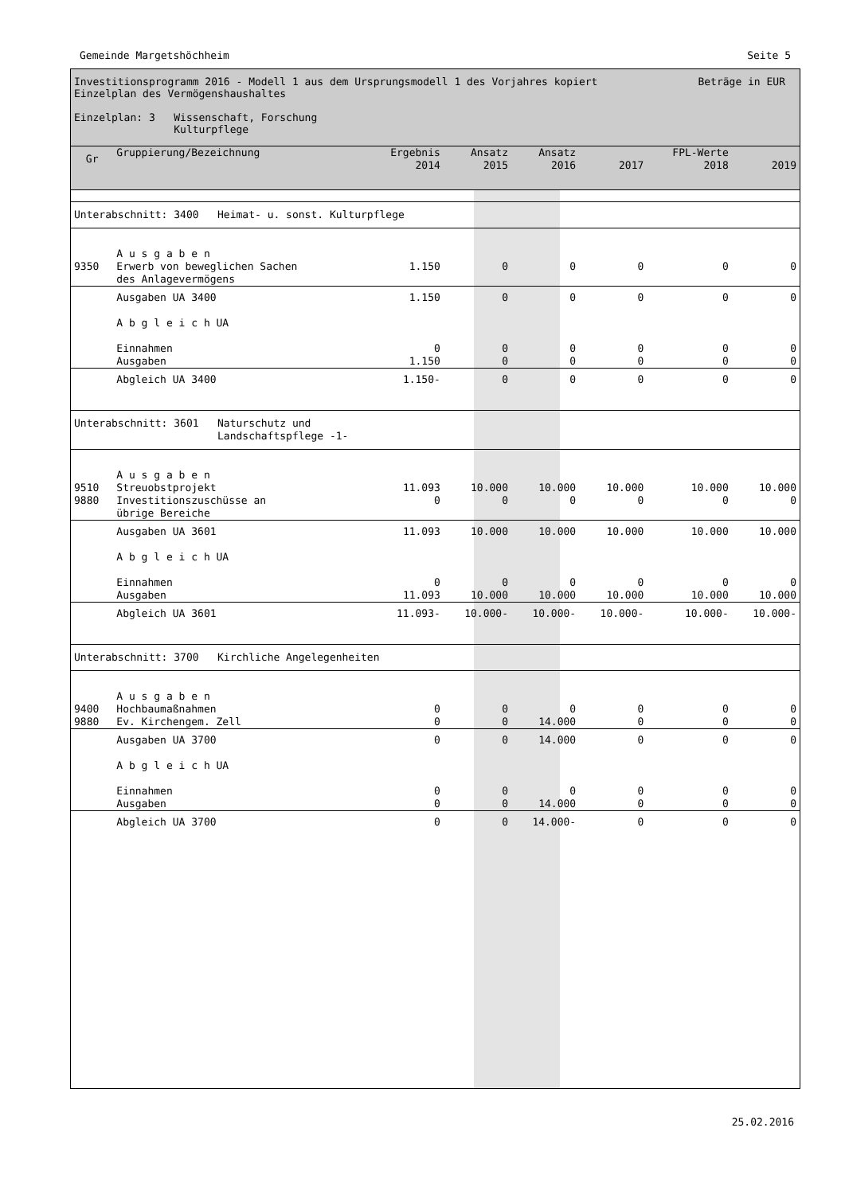Gemeinde Margetshöchheim Seite 5
Investitionsprogramm 2016 - Modell 1 aus dem Ursprungsmodell 1 des Vorjahres kopiert Beträge in EUR
Einzelplan des Vermögenshaushaltes
Einzelplan: 3 Wissenschaft, Forschung
Kulturpflege
| Gr | Gruppierung/Bezeichnung | Ergebnis 2014 | Ansatz 2015 | Ansatz 2016 | 2017 | FPL-Werte 2018 | 2019 |
| --- | --- | --- | --- | --- | --- | --- | --- |
| Unterabschnitt: 3400 Heimat- u. sonst. Kulturpflege | | | | | | | |
| | A u s g a b e n | | | | | | |
| 9350 | Erwerb von beweglichen Sachen des Anlagevermögens | 1.150 | 0 | 0 | 0 | 0 | 0 |
| | Ausgaben UA 3400 | 1.150 | 0 | 0 | 0 | 0 | 0 |
| | A b g l e i c h UA | | | | | | |
| | Einnahmen Ausgaben | 0 1.150 | 0 0 | 0 0 | 0 0 | 0 0 | 0 0 |
| | Abgleich UA 3400 | 1.150- | 0 | 0 | 0 | 0 | 0 |
| Unterabschnitt: 3601 Naturschutz und Landschaftspflege -1- | | | | | | | |
| | A u s g a b e n | | | | | | |
| 9510 9880 | Streuobstprojekt Investitionszuschüsse an übrige Bereiche | 11.093 0 | 10.000 0 | 10.000 0 | 10.000 0 | 10.000 0 | 10.000 0 |
| | Ausgaben UA 3601 | 11.093 | 10.000 | 10.000 | 10.000 | 10.000 | 10.000 |
| | A b g l e i c h UA | | | | | | |
| | Einnahmen Ausgaben | 0 11.093 | 0 10.000 | 0 10.000 | 0 10.000 | 0 10.000 | 0 10.000 |
| | Abgleich UA 3601 | 11.093- | 10.000- | 10.000- | 10.000- | 10.000- | 10.000- |
| Unterabschnitt: 3700 Kirchliche Angelegenheiten | | | | | | | |
| | A u s g a b e n | | | | | | |
| 9400 9880 | Hochbaumaßnahmen Ev. Kirchengem. Zell | 0 0 | 0 0 | 0 14.000 | 0 0 | 0 0 | 0 0 |
| | Ausgaben UA 3700 | 0 | 0 | 14.000 | 0 | 0 | 0 |
| | A b g l e i c h UA | | | | | | |
| | Einnahmen Ausgaben | 0 0 | 0 0 | 0 14.000 | 0 0 | 0 0 | 0 0 |
| | Abgleich UA 3700 | 0 | 0 | 14.000- | 0 | 0 | 0 |
25.02.2016